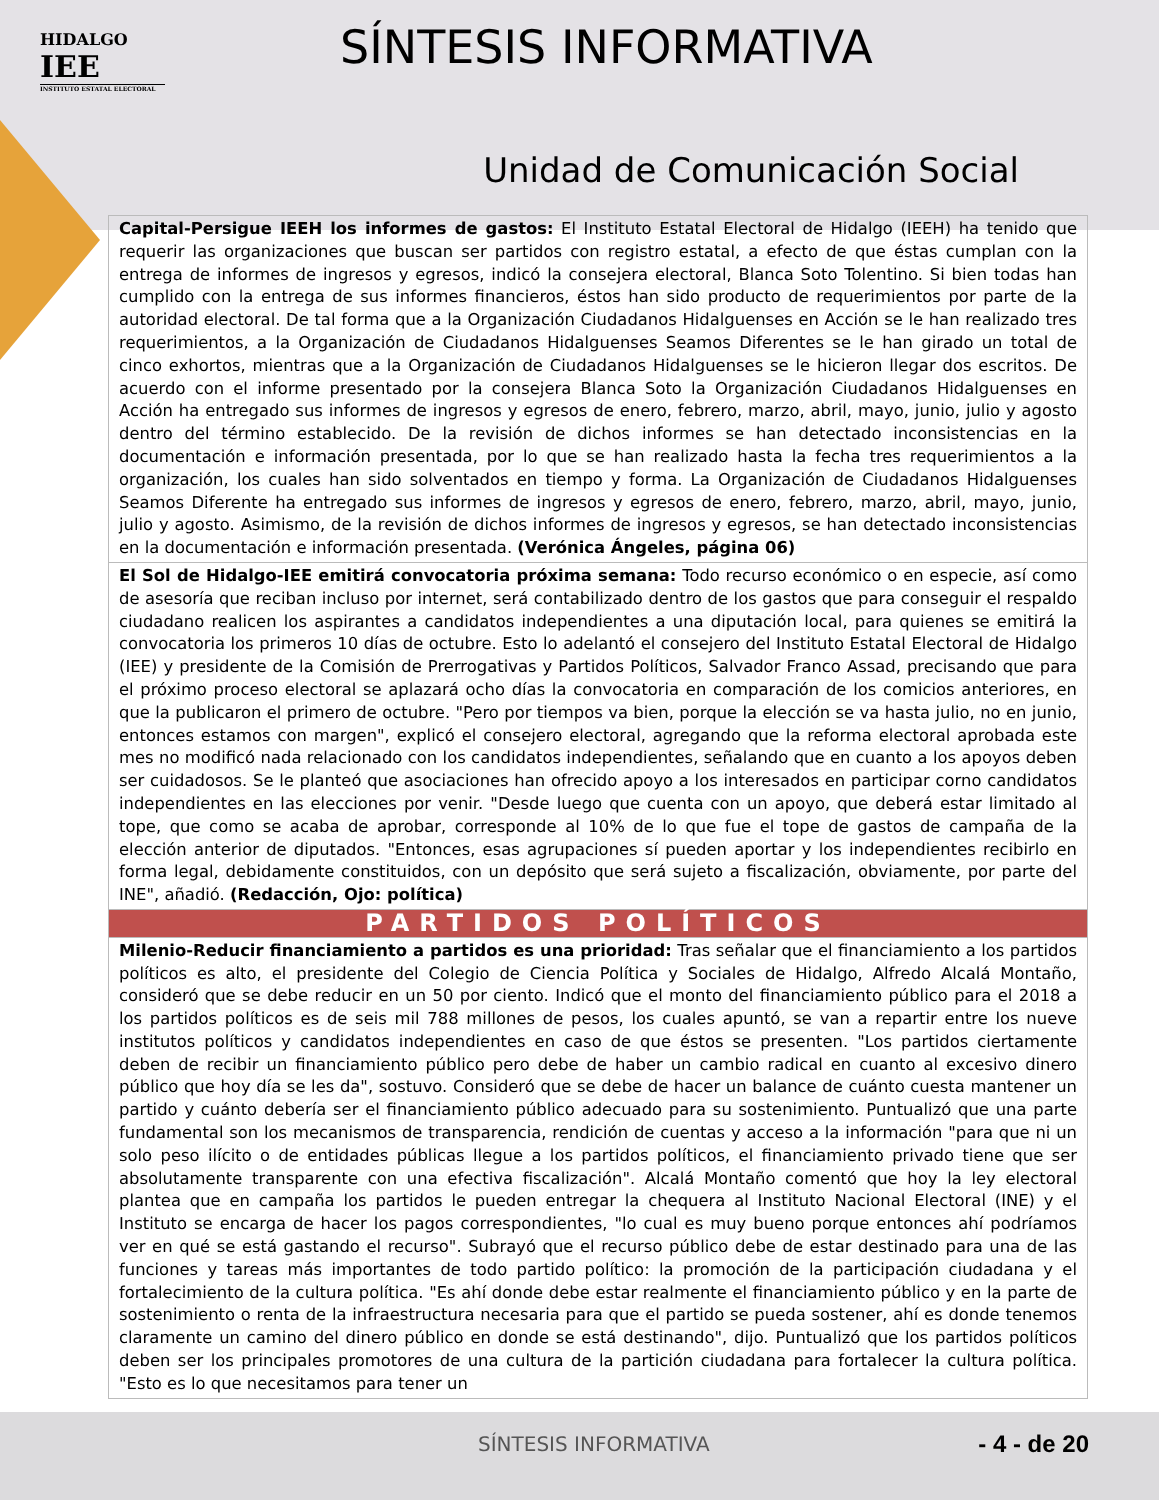HIDALGO
IEE
INSTITUTO ESTATAL ELECTORAL
SÍNTESIS INFORMATIVA
Unidad de Comunicación Social
| Capital-Persigue IEEH los informes de gastos: El Instituto Estatal Electoral de Hidalgo (IEEH) ha tenido que requerir las organizaciones que buscan ser partidos con registro estatal, a efecto de que éstas cumplan con la entrega de informes de ingresos y egresos, indicó la consejera electoral, Blanca Soto Tolentino. Si bien todas han cumplido con la entrega de sus informes financieros, éstos han sido producto de requerimientos por parte de la autoridad electoral. De tal forma que a la Organización Ciudadanos Hidalguenses en Acción se le han realizado tres requerimientos, a la Organización de Ciudadanos Hidalguenses Seamos Diferentes se le han girado un total de cinco exhortos, mientras que a la Organización de Ciudadanos Hidalguenses se le hicieron llegar dos escritos. De acuerdo con el informe presentado por la consejera Blanca Soto la Organización Ciudadanos Hidalguenses en Acción ha entregado sus informes de ingresos y egresos de enero, febrero, marzo, abril, mayo, junio, julio y agosto dentro del término establecido. De la revisión de dichos informes se han detectado inconsistencias en la documentación e información presentada, por lo que se han realizado hasta la fecha tres requerimientos a la organización, los cuales han sido solventados en tiempo y forma. La Organización de Ciudadanos Hidalguenses Seamos Diferente ha entregado sus informes de ingresos y egresos de enero, febrero, marzo, abril, mayo, junio, julio y agosto. Asimismo, de la revisión de dichos informes de ingresos y egresos, se han detectado inconsistencias en la documentación e información presentada. (Verónica Ángeles, página 06) |
| El Sol de Hidalgo-IEE emitirá convocatoria próxima semana: Todo recurso económico o en especie, así como de asesoría que reciban incluso por internet, será contabilizado dentro de los gastos que para conseguir el respaldo ciudadano realicen los aspirantes a candidatos independientes a una diputación local, para quienes se emitirá la convocatoria los primeros 10 días de octubre. Esto lo adelantó el consejero del Instituto Estatal Electoral de Hidalgo (IEE) y presidente de la Comisión de Prerrogativas y Partidos Políticos, Salvador Franco Assad, precisando que para el próximo proceso electoral se aplazará ocho días la convocatoria en comparación de los comicios anteriores, en que la publicaron el primero de octubre. "Pero por tiempos va bien, porque la elección se va hasta julio, no en junio, entonces estamos con margen", explicó el consejero electoral, agregando que la reforma electoral aprobada este mes no modificó nada relacionado con los candidatos independientes, señalando que en cuanto a los apoyos deben ser cuidadosos. Se le planteó que asociaciones han ofrecido apoyo a los interesados en participar corno candidatos independientes en las elecciones por venir. "Desde luego que cuenta con un apoyo, que deberá estar limitado al tope, que como se acaba de aprobar, corresponde al 10% de lo que fue el tope de gastos de campaña de la elección anterior de diputados. "Entonces, esas agrupaciones sí pueden aportar y los independientes recibirlo en forma legal, debidamente constituidos, con un depósito que será sujeto a fiscalización, obviamente, por parte del INE", añadió. (Redacción, Ojo: política) |
| PARTIDOS POLÍTICOS |
| Milenio-Reducir financiamiento a partidos es una prioridad: Tras señalar que el financiamiento a los partidos políticos es alto, el presidente del Colegio de Ciencia Política y Sociales de Hidalgo, Alfredo Alcalá Montaño, consideró que se debe reducir en un 50 por ciento. Indicó que el monto del financiamiento público para el 2018 a los partidos políticos es de seis mil 788 millones de pesos, los cuales apuntó, se van a repartir entre los nueve institutos políticos y candidatos independientes en caso de que éstos se presenten. "Los partidos ciertamente deben de recibir un financiamiento público pero debe de haber un cambio radical en cuanto al excesivo dinero público que hoy día se les da", sostuvo. Consideró que se debe de hacer un balance de cuánto cuesta mantener un partido y cuánto debería ser el financiamiento público adecuado para su sostenimiento. Puntualizó que una parte fundamental son los mecanismos de transparencia, rendición de cuentas y acceso a la información "para que ni un solo peso ilícito o de entidades públicas llegue a los partidos políticos, el financiamiento privado tiene que ser absolutamente transparente con una efectiva fiscalización". Alcalá Montaño comentó que hoy la ley electoral plantea que en campaña los partidos le pueden entregar la chequera al Instituto Nacional Electoral (INE) y el Instituto se encarga de hacer los pagos correspondientes, "lo cual es muy bueno porque entonces ahí podríamos ver en qué se está gastando el recurso". Subrayó que el recurso público debe de estar destinado para una de las funciones y tareas más importantes de todo partido político: la promoción de la participación ciudadana y el fortalecimiento de la cultura política. "Es ahí donde debe estar realmente el financiamiento público y en la parte de sostenimiento o renta de la infraestructura necesaria para que el partido se pueda sostener, ahí es donde tenemos claramente un camino del dinero público en donde se está destinando", dijo. Puntualizó que los partidos políticos deben ser los principales promotores de una cultura de la partición ciudadana para fortalecer la cultura política. "Esto es lo que necesitamos para tener un |
SÍNTESIS INFORMATIVA - 4 - de 20